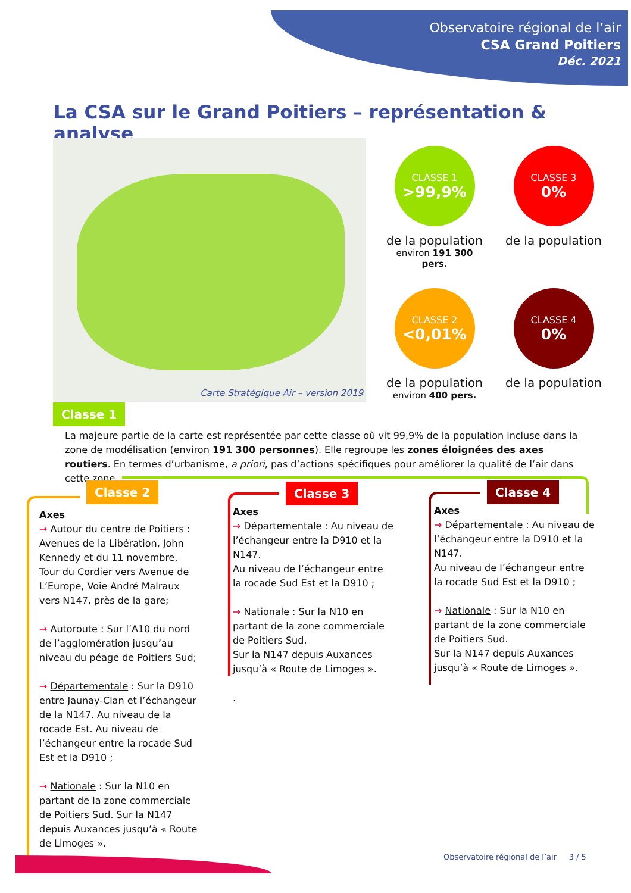Observatoire régional de l’air
CSA Grand Poitiers
Déc. 2021
La CSA sur le Grand Poitiers – représentation & analyse
Carte Stratégique Air – version 2019
CLASSE 1
>99,9%
de la population
environ 191 300 pers.
CLASSE 3
0%
de la population
CLASSE 2
<0,01%
de la population
environ 400 pers.
CLASSE 4
0%
de la population
Classe 1
La majeure partie de la carte est représentée par cette classe où vit 99,9% de la population incluse dans la zone de modélisation (environ 191 300 personnes). Elle regroupe les zones éloignées des axes routiers. En termes d’urbanisme, a priori, pas d’actions spécifiques pour améliorer la qualité de l’air dans cette zone.
Classe 2 Classe 3 Classe 4
Axes
→ Autour du centre de Poitiers : Avenues de la Libération, John Kennedy et du 11 novembre, Tour du Cordier vers Avenue de L’Europe, Voie André Malraux vers N147, près de la gare;
→ Autoroute : Sur l’A10 du nord de l’agglomération jusqu’au niveau du péage de Poitiers Sud;
→ Départementale : Sur la D910 entre Jaunay-Clan et l’échangeur de la N147. Au niveau de la rocade Est. Au niveau de l’échangeur entre la rocade Sud Est et la D910 ;
→ Nationale : Sur la N10 en partant de la zone commerciale de Poitiers Sud. Sur la N147 depuis Auxances jusqu’à « Route de Limoges ».
Axes
→ Départementale : Au niveau de l’échangeur entre la D910 et la N147.
Au niveau de l’échangeur entre la rocade Sud Est et la D910 ;
→ Nationale : Sur la N10 en partant de la zone commerciale de Poitiers Sud.
Sur la N147 depuis Auxances jusqu’à « Route de Limoges ».
.
Axes
→ Départementale : Au niveau de l’échangeur entre la D910 et la N147.
Au niveau de l’échangeur entre la rocade Sud Est et la D910 ;
→ Nationale : Sur la N10 en partant de la zone commerciale de Poitiers Sud.
Sur la N147 depuis Auxances jusqu’à « Route de Limoges ».
Observatoire régional de l’air 3 / 5